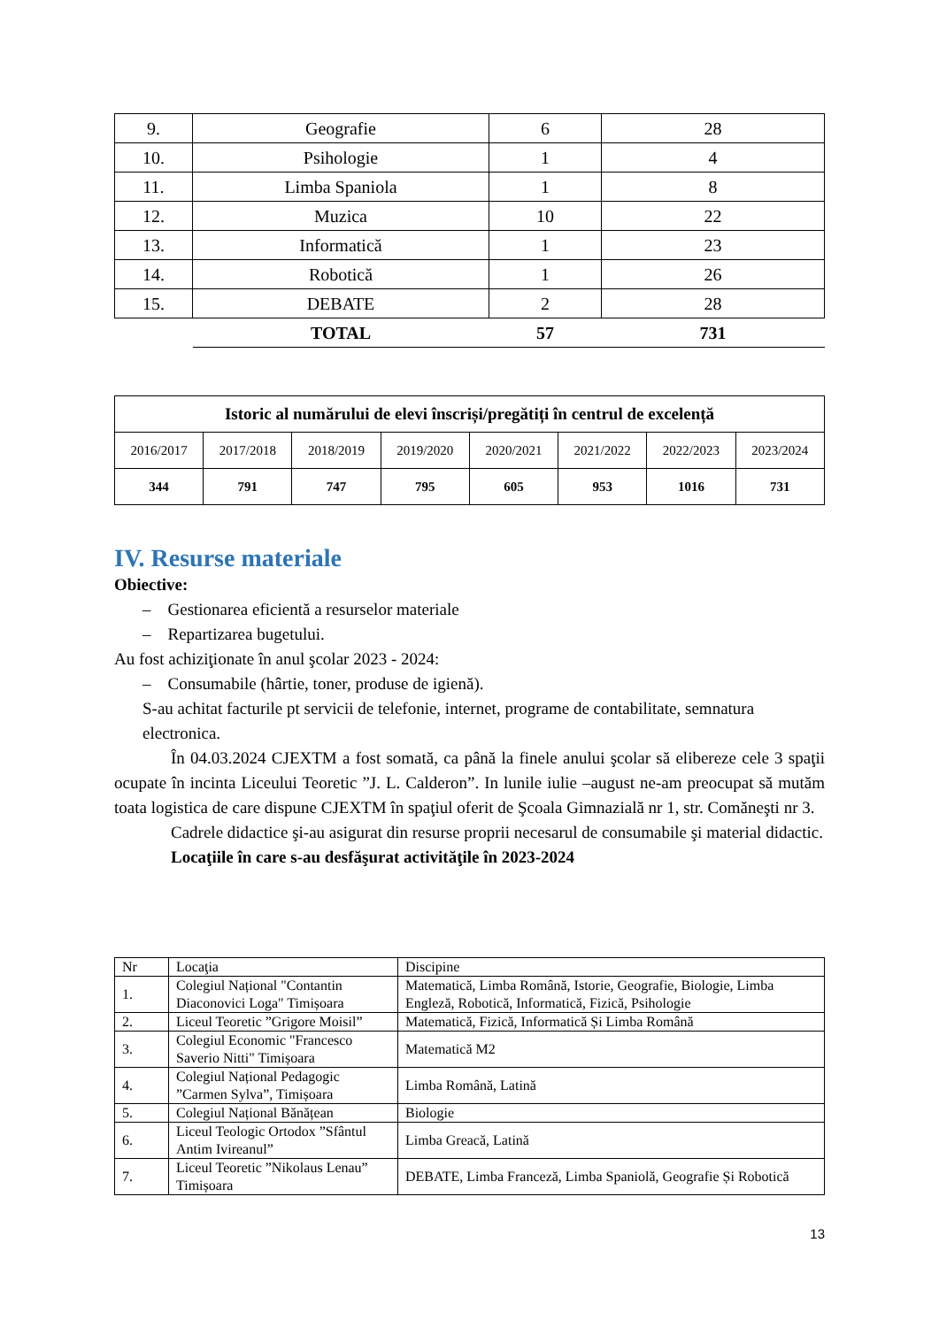| 9. | Geografie | 6 | 28 |
| 10. | Psihologie | 1 | 4 |
| 11. | Limba Spaniola | 1 | 8 |
| 12. | Muzica | 10 | 22 |
| 13. | Informatică | 1 | 23 |
| 14. | Robotică | 1 | 26 |
| 15. | DEBATE | 2 | 28 |
| | TOTAL | 57 | 731 |
| Istoric al numărului de elevi înscriși/pregătiți în centrul de excelență | | | | | | | |
| 2016/2017 | 2017/2018 | 2018/2019 | 2019/2020 | 2020/2021 | 2021/2022 | 2022/2023 | 2023/2024 |
| 344 | 791 | 747 | 795 | 605 | 953 | 1016 | 731 |
IV. Resurse materiale
Obiective:
– Gestionarea eficientă a resurselor materiale
– Repartizarea bugetului.
Au fost achiziţionate în anul şcolar 2023 - 2024:
– Consumabile (hârtie, toner, produse de igienă).
S-au achitat facturile pt servicii de telefonie, internet, programe de contabilitate, semnatura electronica.
În 04.03.2024 CJEXTM a fost somată, ca până la finele anului şcolar să elibereze cele 3 spaţii ocupate în incinta Liceului Teoretic ”J. L. Calderon”. In lunile iulie –august ne-am preocupat să mutăm toata logistica de care dispune CJEXTM în spaţiul oferit de Şcoala Gimnazială nr 1, str. Comăneşti nr 3.
Cadrele didactice şi-au asigurat din resurse proprii necesarul de consumabile şi material didactic.
Locaţiile în care s-au desfăşurat activităţile în 2023-2024
| Nr | Locaţia | Discipine |
| 1. | Colegiul Național "Contantin Diaconovici Loga" Timișoara | Matematică, Limba Română, Istorie, Geografie, Biologie, Limba Engleză, Robotică, Informatică, Fizică, Psihologie |
| 2. | Liceul Teoretic ”Grigore Moisil” | Matematică, Fizică, Informatică Și Limba Română |
| 3. | Colegiul Economic "Francesco Saverio Nitti" Timișoara | Matematică M2 |
| 4. | Colegiul Național Pedagogic ”Carmen Sylva”, Timișoara | Limba Română, Latină |
| 5. | Colegiul Național Bănățean | Biologie |
| 6. | Liceul Teologic Ortodox ”Sfântul Antim Ivireanul” | Limba Greacă, Latină |
| 7. | Liceul Teoretic ”Nikolaus Lenau” Timișoara | DEBATE, Limba Franceză, Limba Spaniolă, Geografie Și Robotică |
13